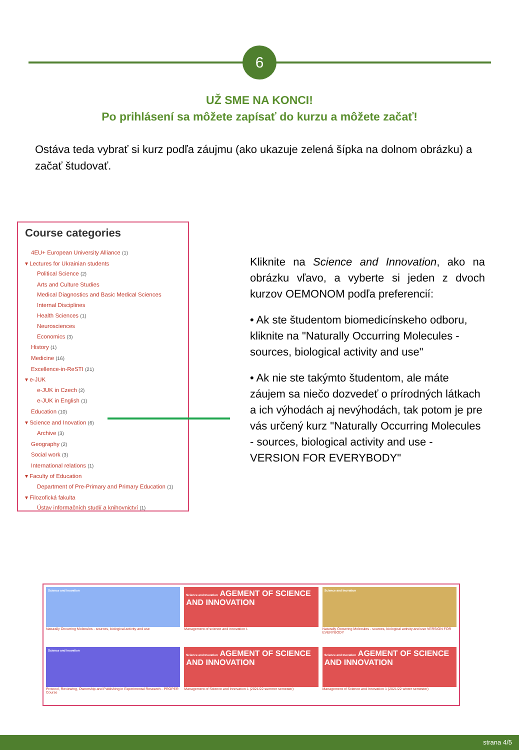6
UŽ SME NA KONCI!
Po prihlásení sa môžete zapísať do kurzu a môžete začať!
Ostáva teda vybrať si kurz podľa záujmu (ako ukazuje zelená šípka na dolnom obrázku) a začať študovať.
Course categories
4EU+ European University Alliance (1)
▾ Lectures for Ukrainian students
Political Science (2)
Arts and Culture Studies
Medical Diagnostics and Basic Medical Sciences
Internal Disciplines
Health Sciences (1)
Neurosciences
Economics (3)
History (1)
Medicine (16)
Excellence-in-ReSTI (21)
▾ e-JUK
e-JUK in Czech (2)
e-JUK in English (1)
Education (10)
▾ Science and Inovation (6)
Archive (3)
Geography (2)
Social work (3)
International relations (1)
▾ Faculty of Education
Department of Pre-Primary and Primary Education (1)
▾ Filozofická fakulta
Ústav informačních studií a knihovnictví (1)
Kliknite na Science and Innovation, ako na obrázku vľavo, a vyberte si jeden z dvoch kurzov OEMONOM podľa preferencií:
• Ak ste študentom biomedicínskeho odboru, kliknite na "Naturally Occurring Molecules - sources, biological activity and use"
• Ak nie ste takýmto študentom, ale máte záujem sa niečo dozvedeť o prírodných látkach a ich výhodách aj nevýhodách, tak potom je pre vás určený kurz "Naturally Occurring Molecules - sources, biological activity and use - VERSION FOR EVERYBODY"
Science and Inovation
Naturally Occurring Molecules - sources, biological activity and use
Science and Inovation AGEMENT OF SCIENCE AND INNOVATION
Management of science and innovation I.
Science and Inovation
Naturally Occurring Molecules - sources, biological activity and use VERSION FOR EVERYBODY
Science and Inovation
Protocol, Reviewing, Ownership and Publishing in Experimental Research - PROPER Course
Science and Inovation AGEMENT OF SCIENCE AND INNOVATION
Management of Science and Innovation 1 (2021/22 summer semester)
Science and Inovation AGEMENT OF SCIENCE AND INNOVATION
Management of Science and Innovation 1 (2021/22 winter semester)
strana 4/5